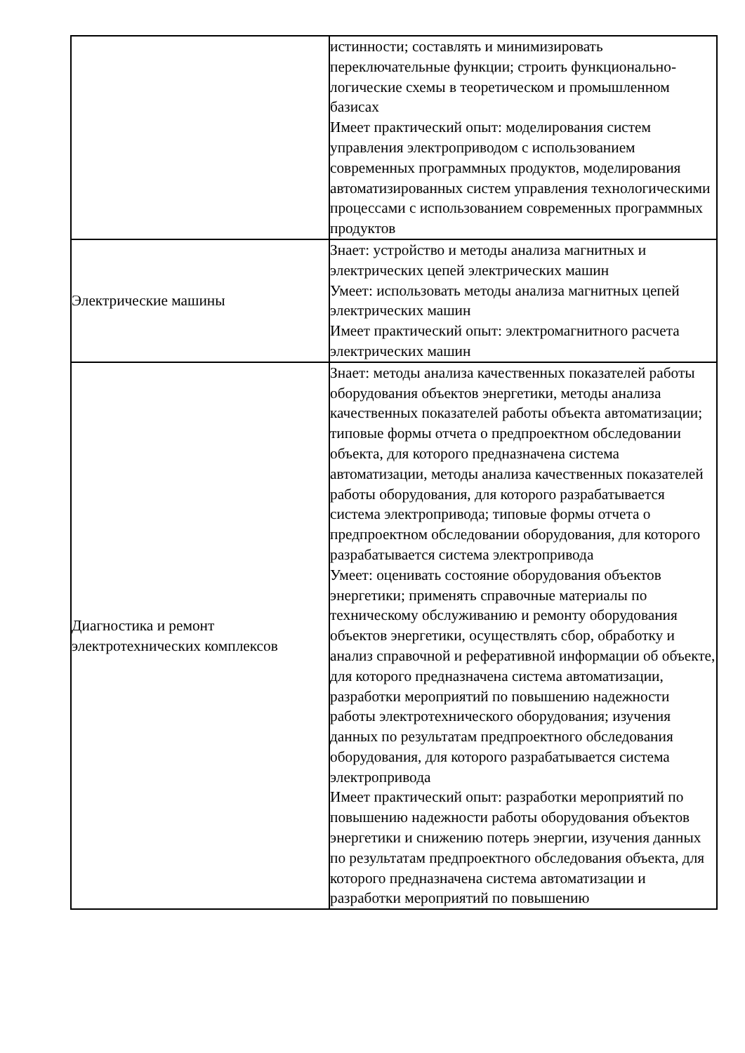| | истинности; составлять и минимизировать переключательные функции; строить функционально-логические схемы в теоретическом и промышленном базисах Имеет практический опыт: моделирования систем управления электроприводом с использованием современных программных продуктов, моделирования автоматизированных систем управления технологическими процессами с использованием современных программных продуктов |
| Электрические машины | Знает: устройство и методы анализа магнитных и электрических цепей электрических машин Умеет: использовать методы анализа магнитных цепей электрических машин Имеет практический опыт: электромагнитного расчета электрических машин |
| Диагностика и ремонт электротехнических комплексов | Знает: методы анализа качественных показателей работы оборудования объектов энергетики, методы анализа качественных показателей работы объекта автоматизации; типовые формы отчета о предпроектном обследовании объекта, для которого предназначена система автоматизации, методы анализа качественных показателей работы оборудования, для которого разрабатывается система электропривода; типовые формы отчета о предпроектном обследовании оборудования, для которого разрабатывается система электропривода Умеет: оценивать состояние оборудования объектов энергетики; применять справочные материалы по техническому обслуживанию и ремонту оборудования объектов энергетики, осуществлять сбор, обработку и анализ справочной и реферативной информации об объекте, для которого предназначена система автоматизации, разработки мероприятий по повышению надежности работы электротехнического оборудования; изучения данных по результатам предпроектного обследования оборудования, для которого разрабатывается система электропривода Имеет практический опыт: разработки мероприятий по повышению надежности работы оборудования объектов энергетики и снижению потерь энергии, изучения данных по результатам предпроектного обследования объекта, для которого предназначена система автоматизации и разработки мероприятий по повышению |